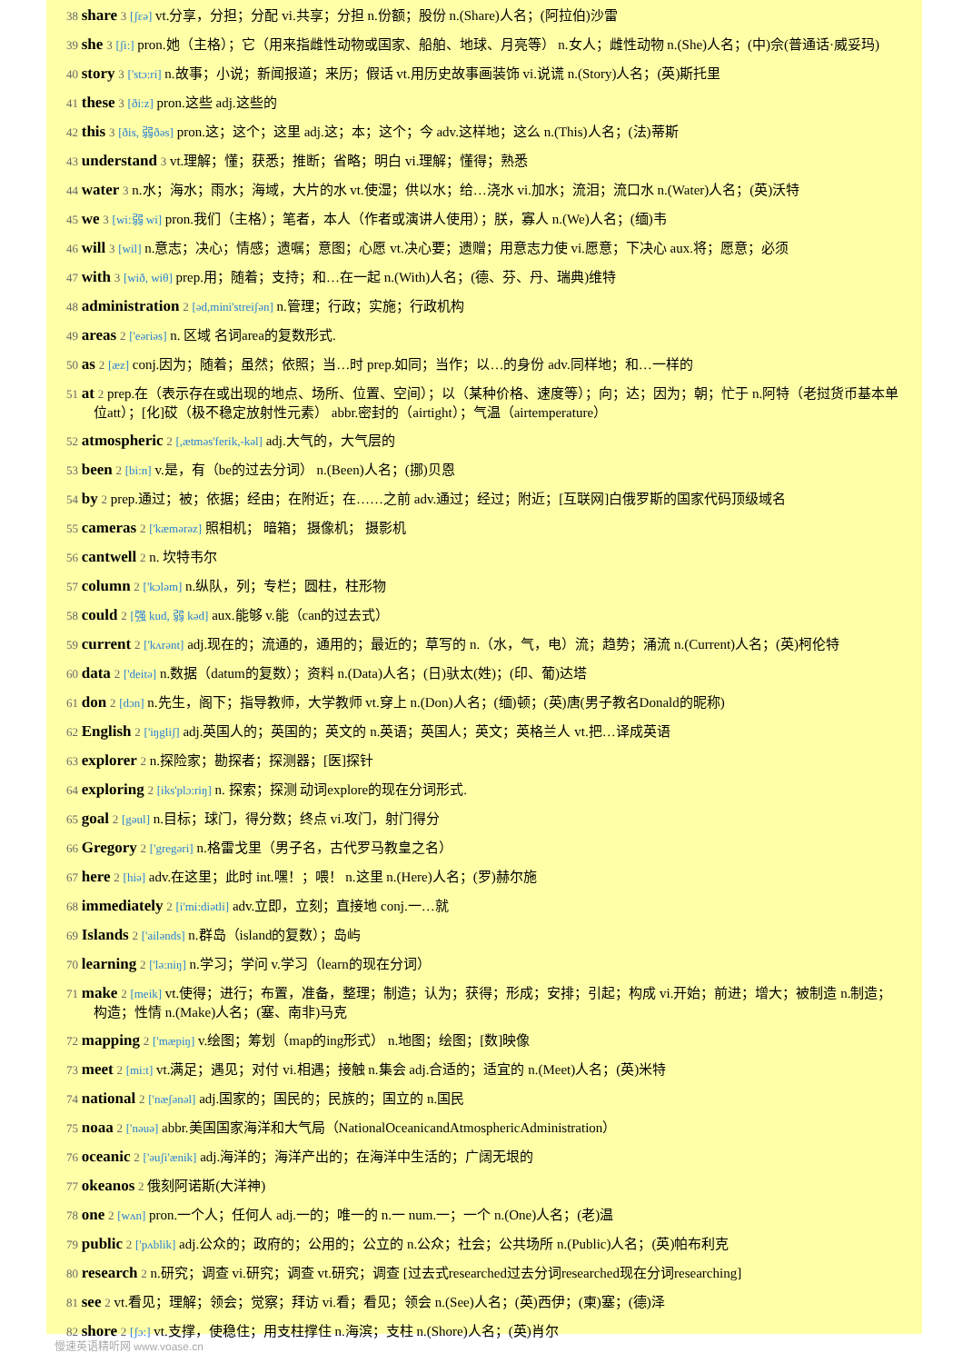38 share 3 [ʃεə] vt.分享，分担；分配 vi.共享；分担 n.份额；股份 n.(Share)人名；(阿拉伯)沙雷
39 she 3 [ʃi:] pron.她（主格）；它（用来指雌性动物或国家、船舶、地球、月亮等） n.女人；雌性动物 n.(She)人名；(中)佘(普通话·威妥玛)
40 story 3 ['stɔ:ri] n.故事；小说；新闻报道；来历；假话 vt.用历史故事画装饰 vi.说谎 n.(Story)人名；(英)斯托里
41 these 3 [ði:z] pron.这些 adj.这些的
42 this 3 [ðis, 弱ðəs] pron.这；这个；这里 adj.这；本；这个；今 adv.这样地；这么 n.(This)人名；(法)蒂斯
43 understand 3 vt.理解；懂；获悉；推断；省略；明白 vi.理解；懂得；熟悉
44 water 3 n.水；海水；雨水；海域，大片的水 vt.使湿；供以水；给…浇水 vi.加水；流泪；流口水 n.(Water)人名；(英)沃特
45 we 3 [wi:弱 wi] pron.我们（主格）；笔者，本人（作者或演讲人使用）；朕，寡人 n.(We)人名；(缅)韦
46 will 3 [wil] n.意志；决心；情感；遗嘱；意图；心愿 vt.决心要；遗赠；用意志力使 vi.愿意；下决心 aux.将；愿意；必须
47 with 3 [wið, wiθ] prep.用；随着；支持；和…在一起 n.(With)人名；(德、芬、丹、瑞典)维特
48 administration 2 [əd,mini'streiʃən] n.管理；行政；实施；行政机构
49 areas 2 ['eəriəs] n. 区域 名词area的复数形式.
50 as 2 [æz] conj.因为；随着；虽然；依照；当…时 prep.如同；当作；以…的身份 adv.同样地；和…一样的
51 at 2 prep.在（表示存在或出现的地点、场所、位置、空间）；以（某种价格、速度等）；向；达；因为；朝；忙于 n.阿特（老挝货币基本单位att）；[化]砹（极不稳定放射性元素） abbr.密封的（airtight）；气温（airtemperature）
52 atmospheric 2 [,ætməs'ferik,-kəl] adj.大气的，大气层的
53 been 2 [bi:n] v.是，有（be的过去分词） n.(Been)人名；(挪)贝恩
54 by 2 prep.通过；被；依据；经由；在附近；在……之前 adv.通过；经过；附近；[互联网]白俄罗斯的国家代码顶级域名
55 cameras 2 ['kæmərəz] 照相机； 暗箱； 摄像机； 摄影机
56 cantwell 2 n. 坎特韦尔
57 column 2 ['kɔləm] n.纵队，列；专栏；圆柱，柱形物
58 could 2 [强 kud, 弱 kəd] aux.能够 v.能（can的过去式）
59 current 2 ['kʌrənt] adj.现在的；流通的，通用的；最近的；草写的 n.（水，气，电）流；趋势；涌流 n.(Current)人名；(英)柯伦特
60 data 2 ['deitə] n.数据（datum的复数）；资料 n.(Data)人名；(日)驮太(姓)；(印、葡)达塔
61 don 2 [dɔn] n.先生，阁下；指导教师，大学教师 vt.穿上 n.(Don)人名；(缅)顿；(英)唐(男子教名Donald的昵称)
62 English 2 ['iŋgliʃ] adj.英国人的；英国的；英文的 n.英语；英国人；英文；英格兰人 vt.把…译成英语
63 explorer 2 n.探险家；勘探者；探测器；[医]探针
64 exploring 2 [iks'plɔ:riŋ] n. 探索；探测 动词explore的现在分词形式.
65 goal 2 [gəul] n.目标；球门，得分数；终点 vi.攻门，射门得分
66 Gregory 2 ['gregəri] n.格雷戈里（男子名，古代罗马教皇之名）
67 here 2 [hiə] adv.在这里；此时 int.嘿！；喂！ n.这里 n.(Here)人名；(罗)赫尔施
68 immediately 2 [i'mi:diətli] adv.立即，立刻；直接地 conj.一…就
69 Islands 2 ['ailənds] n.群岛（island的复数）；岛屿
70 learning 2 ['lə:niŋ] n.学习；学问 v.学习（learn的现在分词）
71 make 2 [meik] vt.使得；进行；布置，准备，整理；制造；认为；获得；形成；安排；引起；构成 vi.开始；前进；增大；被制造 n.制造；构造；性情 n.(Make)人名；(塞、南非)马克
72 mapping 2 ['mæpiŋ] v.绘图；筹划（map的ing形式） n.地图；绘图；[数]映像
73 meet 2 [mi:t] vt.满足；遇见；对付 vi.相遇；接触 n.集会 adj.合适的；适宜的 n.(Meet)人名；(英)米特
74 national 2 ['næʃənəl] adj.国家的；国民的；民族的；国立的 n.国民
75 noaa 2 ['nəuə] abbr.美国国家海洋和大气局（NationalOceanicandAtmosphericAdministration）
76 oceanic 2 ['əuʃi'ænik] adj.海洋的；海洋产出的；在海洋中生活的；广阔无垠的
77 okeanos 2 俄刻阿诺斯(大洋神)
78 one 2 [wʌn] pron.一个人；任何人 adj.一的；唯一的 n.一 num.一；一个 n.(One)人名；(老)温
79 public 2 ['pʌblik] adj.公众的；政府的；公用的；公立的 n.公众；社会；公共场所 n.(Public)人名；(英)帕布利克
80 research 2 n.研究；调查 vi.研究；调查 vt.研究；调查 [过去式researched过去分词researched现在分词researching]
81 see 2 vt.看见；理解；领会；觉察；拜访 vi.看；看见；领会 n.(See)人名；(英)西伊；(柬)塞；(德)泽
82 shore 2 [ʃɔ:] vt.支撑，使稳住；用支柱撑住 n.海滨；支柱 n.(Shore)人名；(英)肖尔
慢速英语精听网 www.voase.cn